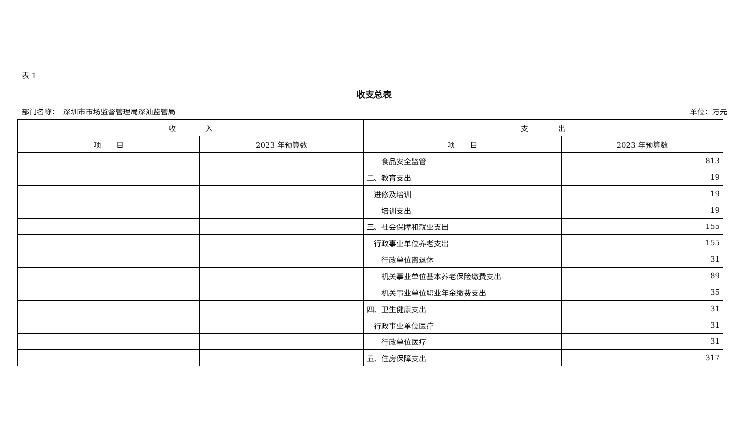表 1
收支总表
部门名称：　深圳市市场监督管理局深汕监管局 单位：万元
| 收 入 | | 支 出 | |
| --- | --- | --- | --- |
| 项 目 | 2023 年预算数 | 项 目 | 2023 年预算数 |
| | | 食品安全监管 | 813 |
| | | 二、教育支出 | 19 |
| | | 进修及培训 | 19 |
| | | 培训支出 | 19 |
| | | 三、社会保障和就业支出 | 155 |
| | | 行政事业单位养老支出 | 155 |
| | | 行政单位离退休 | 31 |
| | | 机关事业单位基本养老保险缴费支出 | 89 |
| | | 机关事业单位职业年金缴费支出 | 35 |
| | | 四、卫生健康支出 | 31 |
| | | 行政事业单位医疗 | 31 |
| | | 行政单位医疗 | 31 |
| | | 五、住房保障支出 | 317 |